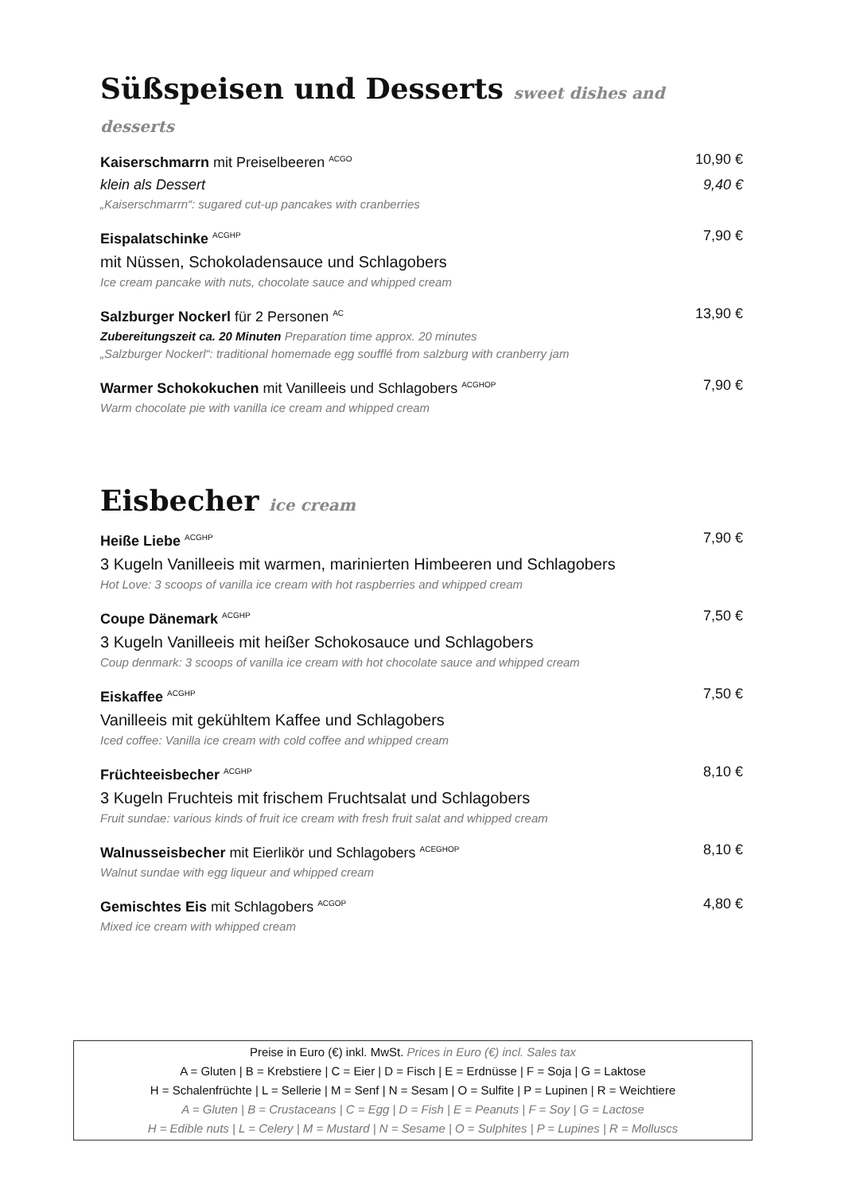Süßspeisen und Desserts sweet dishes and desserts
Kaiserschmarrn mit Preiselbeeren <sup>ACGO</sup> 10,90 €
klein als Dessert 9,40 €
„Kaiserschmarrn“: sugared cut-up pancakes with cranberries
Eispalatschinke <sup>ACGHP</sup> 7,90 €
mit Nüssen, Schokoladensauce und Schlagobers
Ice cream pancake with nuts, chocolate sauce and whipped cream
Salzburger Nockerl für 2 Personen <sup>AC</sup> 13,90 €
Zubereitungszeit ca. 20 Minuten Preparation time approx. 20 minutes
„Salzburger Nockerl“: traditional homemade egg soufflé from salzburg with cranberry jam
Warmer Schokokuchen mit Vanilleeis und Schlagobers <sup>ACGHOP</sup> 7,90 €
Warm chocolate pie with vanilla ice cream and whipped cream
Eisbecher ice cream
Heiße Liebe <sup>ACGHP</sup> 7,90 €
3 Kugeln Vanilleeis mit warmen, marinierten Himbeeren und Schlagobers
Hot Love: 3 scoops of vanilla ice cream with hot raspberries and whipped cream
Coupe Dänemark <sup>ACGHP</sup> 7,50 €
3 Kugeln Vanilleeis mit heißer Schokosauce und Schlagobers
Coup denmark: 3 scoops of vanilla ice cream with hot chocolate sauce and whipped cream
Eiskaffee <sup>ACGHP</sup> 7,50 €
Vanilleeis mit gekühltem Kaffee und Schlagobers
Iced coffee: Vanilla ice cream with cold coffee and whipped cream
Früchteeisbecher <sup>ACGHP</sup> 8,10 €
3 Kugeln Fruchteis mit frischem Fruchtsalat und Schlagobers
Fruit sundae: various kinds of fruit ice cream with fresh fruit salat and whipped cream
Walnusseisbecher mit Eierlikör und Schlagobers <sup>ACEGHOP</sup> 8,10 €
Walnut sundae with egg liqueur and whipped cream
Gemischtes Eis mit Schlagobers <sup>ACGOP</sup> 4,80 €
Mixed ice cream with whipped cream
Preise in Euro (€) inkl. MwSt. Prices in Euro (€) incl. Sales tax
A = Gluten | B = Krebstiere | C = Eier | D = Fisch | E = Erdnüsse | F = Soja | G = Laktose
H = Schalenfrüchte | L = Sellerie | M = Senf | N = Sesam | O = Sulfite | P = Lupinen | R = Weichtiere
A = Gluten | B = Crustaceans | C = Egg | D = Fish | E = Peanuts | F = Soy | G = Lactose
H = Edible nuts | L = Celery | M = Mustard | N = Sesame | O = Sulphites | P = Lupines | R = Molluscs